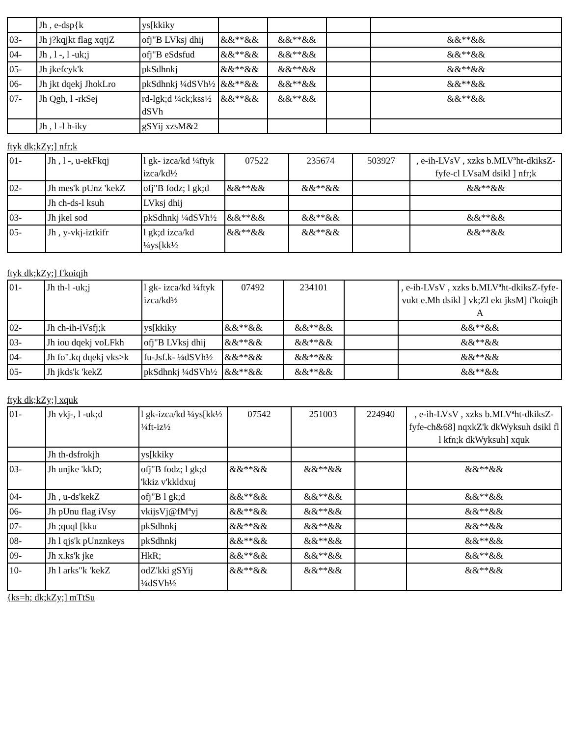| | Jh , e-dsp{k | ys[kkiky | | | | |
| 03- | Jh j?kqjkt flag xqtjZ | ofj"B LVksj dhij | &&**&& | &&**&& | | &&**&& |
| 04- | Jh , l -, l -uk;j | ofj"B eSdsfud | &&**&& | &&**&& | | &&**&& |
| 05- | Jh jkefcyk'k | pkSdhnkj | &&**&& | &&**&& | | &&**&& |
| 06- | Jh jkt dqekj JhokLro | pkSdhnkj ¼dSVh½ | &&**&& | &&**&& | | &&**&& |
| 07- | Jh Qgh, l -rkSej | rd-lgk;d ¼ck;kss½ dSVh | &&**&& | &&**&& | | &&**&& |
| | Jh , l -l h-iky | gSYij xzsM&2 | | | | |
ftyk dk;kZy;] nfr;k
| 01- | Jh , l -, u-ekFkqj | l gk- izca/kd ¼ftyk izca/kd½ | 07522 | 235674 | 503927 | , e-ih-LVsV , xzks b.MLVªht-dkiksZ-fyfe-cl LVsaM dsikl ] nfr;k |
| 02- | Jh mes'k pUnz 'kekZ | ofj"B fodz; l gk;d | &&**&& | &&**&& | | &&**&& |
| | Jh ch-ds-l ksuh | LVksj dhij | | | | |
| 03- | Jh jkel sod | pkSdhnkj ¼dSVh½ | &&**&& | &&**&& | | &&**&& |
| 05- | Jh , y-vkj-iztkifr | l gk;d izca/kd ¼ys[kk½ | &&**&& | &&**&& | | &&**&& |
ftyk dk;kZy;] f'koiqjh
| 01- | Jh th-l -uk;j | l gk- izca/kd ¼ftyk izca/kd½ | 07492 | 234101 | | , e-ih-LVsV , xzks b.MLVªht-dkiksZ-fyfe-vukt e.Mh dsikl ] vk;Zl ekt jksM] f'koiqjh A |
| 02- | Jh ch-ih-iVsfj;k | ys[kkiky | &&**&& | &&**&& | | &&**&& |
| 03- | Jh iou dqekj voLFkh | ofj"B LVksj dhij | &&**&& | &&**&& | | &&**&& |
| 04- | Jh fo".kq dqekj vks>k | fu-Jsf.k- ¼dSVh½ | &&**&& | &&**&& | | &&**&& |
| 05- | Jh jkds'k 'kekZ | pkSdhnkj ¼dSVh½ | &&**&& | &&**&& | | &&**&& |
ftyk dk;kZy;] xquk
| 01- | Jh vkj-, l -uk;d | l gk-izca/kd ¼ys[kk½ ¼ft-iz½ | 07542 | 251003 | 224940 | , e-ih-LVsV , xzks b.MLVªht-dkiksZ-fyfe-ch&68] nqxkZ'k dkWyksuh dsikl fl l kfn;k dkWyksuh] xquk |
| | Jh th-dsfrokjh | ys[kkiky | | | | |
| 03- | Jh unjke 'kkD; | ofj"B fodz; l gk;d 'kkiz v'kkldxuj | &&**&& | &&**&& | | &&**&& |
| 04- | Jh , u-ds'kekZ | ofj"B l gk;d | &&**&& | &&**&& | | &&**&& |
| 06- | Jh pUnu flag iVsy | vkijsVj@fMªyj | &&**&& | &&**&& | | &&**&& |
| 07- | Jh ;quql [kku | pkSdhnkj | &&**&& | &&**&& | | &&**&& |
| 08- | Jh l qjs'k pUnznkeys | pkSdhnkj | &&**&& | &&**&& | | &&**&& |
| 09- | Jh x.ks'k jke | HkR; | &&**&& | &&**&& | | &&**&& |
| 10- | Jh l arks"k 'kekZ | odZ'kki gSYij ¼dSVh½ | &&**&& | &&**&& | | &&**&& |
{ks=h; dk;kZy;] mTtSu